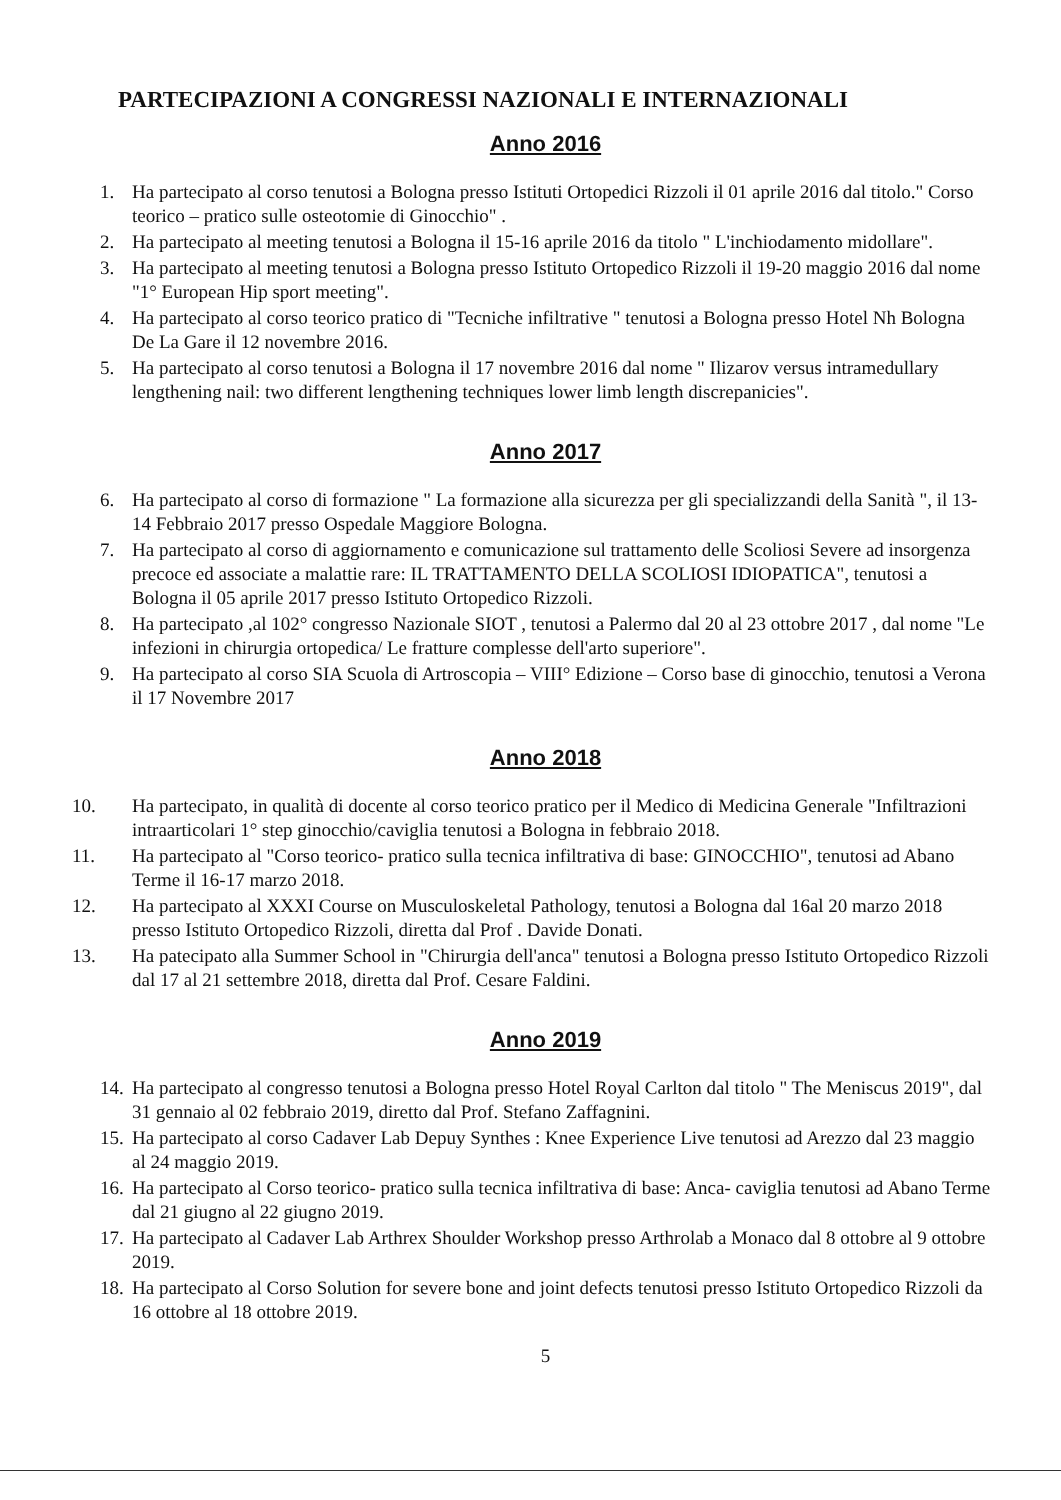PARTECIPAZIONI A CONGRESSI NAZIONALI E INTERNAZIONALI
Anno 2016
1. Ha partecipato al corso tenutosi a Bologna presso Istituti Ortopedici Rizzoli il 01 aprile 2016 dal titolo." Corso teorico – pratico sulle osteotomie di Ginocchio" .
2. Ha partecipato al meeting tenutosi a Bologna il 15-16 aprile 2016 da titolo " L'inchiodamento midollare".
3. Ha partecipato al meeting tenutosi a Bologna presso Istituto Ortopedico Rizzoli il 19-20 maggio 2016 dal nome "1° European Hip sport meeting".
4. Ha partecipato al corso teorico pratico di "Tecniche infiltrative " tenutosi a Bologna presso Hotel Nh Bologna De La Gare il 12 novembre 2016.
5. Ha partecipato al corso tenutosi a Bologna il 17 novembre 2016 dal nome " Ilizarov versus intramedullary lengthening nail: two different lengthening techniques lower limb length discrepanicies".
Anno 2017
6. Ha partecipato al corso di formazione " La formazione alla sicurezza per gli specializzandi della Sanità ", il 13-14 Febbraio 2017 presso Ospedale Maggiore Bologna.
7. Ha partecipato al corso di aggiornamento e comunicazione sul trattamento delle Scoliosi Severe ad insorgenza precoce ed associate a malattie rare: IL TRATTAMENTO DELLA SCOLIOSI IDIOPATICA", tenutosi a Bologna il 05 aprile 2017 presso Istituto Ortopedico Rizzoli.
8. Ha partecipato ,al 102° congresso Nazionale SIOT , tenutosi a Palermo dal 20 al 23 ottobre 2017 , dal nome "Le infezioni in chirurgia ortopedica/ Le fratture complesse dell'arto superiore".
9. Ha partecipato al corso SIA Scuola di Artroscopia – VIII° Edizione – Corso base di ginocchio, tenutosi a Verona il 17 Novembre 2017
Anno 2018
10. Ha partecipato, in qualità di docente al corso teorico pratico per il Medico di Medicina Generale "Infiltrazioni intraarticolari 1° step ginocchio/caviglia tenutosi a Bologna in febbraio 2018.
11. Ha partecipato al "Corso teorico- pratico sulla tecnica infiltrativa di base: GINOCCHIO", tenutosi ad Abano Terme il 16-17 marzo 2018.
12. Ha partecipato al XXXI Course on Musculoskeletal Pathology, tenutosi a Bologna dal 16al 20 marzo 2018 presso Istituto Ortopedico Rizzoli, diretta dal Prof . Davide Donati.
13. Ha patecipato alla Summer School in "Chirurgia dell'anca" tenutosi a Bologna presso Istituto Ortopedico Rizzoli dal 17 al 21 settembre 2018, diretta dal Prof. Cesare Faldini.
Anno 2019
14. Ha partecipato al congresso tenutosi a Bologna presso Hotel Royal Carlton dal titolo " The Meniscus 2019", dal 31 gennaio al 02 febbraio 2019, diretto dal Prof. Stefano Zaffagnini.
15. Ha partecipato al corso Cadaver Lab Depuy Synthes : Knee Experience Live tenutosi ad Arezzo dal 23 maggio al 24 maggio 2019.
16. Ha partecipato al Corso teorico- pratico sulla tecnica infiltrativa di base: Anca- caviglia tenutosi ad Abano Terme dal 21 giugno al 22 giugno 2019.
17. Ha partecipato al Cadaver Lab Arthrex Shoulder Workshop presso Arthrolab a Monaco dal 8 ottobre al 9 ottobre 2019.
18. Ha partecipato al Corso Solution for severe bone and joint defects tenutosi presso Istituto Ortopedico Rizzoli da 16 ottobre al 18 ottobre 2019.
5